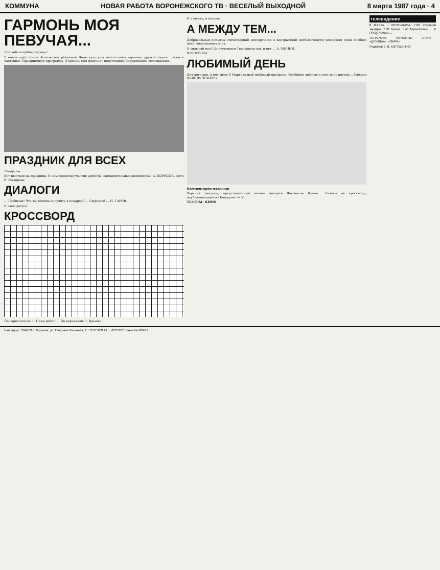КОММУНА НОВАЯ РАБОТА ВОРОНЕЖСКОГО ТВ · ВЕСЕЛЫЙ ВЫХОДНОЙ 8 марта 1987 года · 4
ГАРМОНЬ МОЯ ПЕВУЧАЯ...
Спасибо голубому экрану!
В новом просторном Хохольском районном Доме культуры весело поют гармони, дружно звучат песни и частушки. Праздничную программу «Гармонь моя певучая» подготовило Воронежское телевидение.
ПРАЗДНИК ДЛЯ ВСЕХ
Репортаж
Вот шествие на праздник. В нем приняли участие артисты, самодеятельные коллективы. А. БОРИСОВ. Фото В. Малорова.
ДИАЛОГИ
— Любимая! Что ты хочешь получить в подарок? — Сюрприз! ... Н. ГАРОВ.
В часы досуга
КРОССВОРД
По горизонтали: 1. Пани работ. ... По вертикали: 1. Крылья.
И в шутку, и всерьез
А МЕЖДУ ТЕМ...
Добровольная попытка стихотворной диссертации о контрастной несбыточности ускорения силы слабого пола современных эпох.
О сильный пол! До изумленья Тщеславны мы, и нет ... А. МОНИН.
ЮМОРЕСКА
ЛЮБИМЫЙ ДЕНЬ
Для кого как, а для меня 8 Марта самый любимый праздник. Особенно любимо я этот день потому... Михаил ШИШЛЯННИКОВ.
Комментарии излишни
Верхний рисунок, представленный нашим автором Вахтангом Кукия... Ответы на кроссворд, опубликованный в «Коммуне» № 51.
ТЕАТРЫ · КИНО
телевидение
8 МАРТА. I ПРОГРАММА. 7.00 Утренняя зарядка. 7.30 Время. 8.40 Мультфильм ... II ПРОГРАММА ...
«СПАРТАК» · «ЮНОСТЬ» · «ЛУЧ» · «ДРУЖБА» · «ЗАРЯ»
Редактор В. В. ЕВТУШЕНКО.
Наш адрес: 394613, г. Воронеж, ул. Генерала Лизюкова, 2 · ТЕЛЕФОНЫ ... ЛЕ05187. Заказ № 409-87